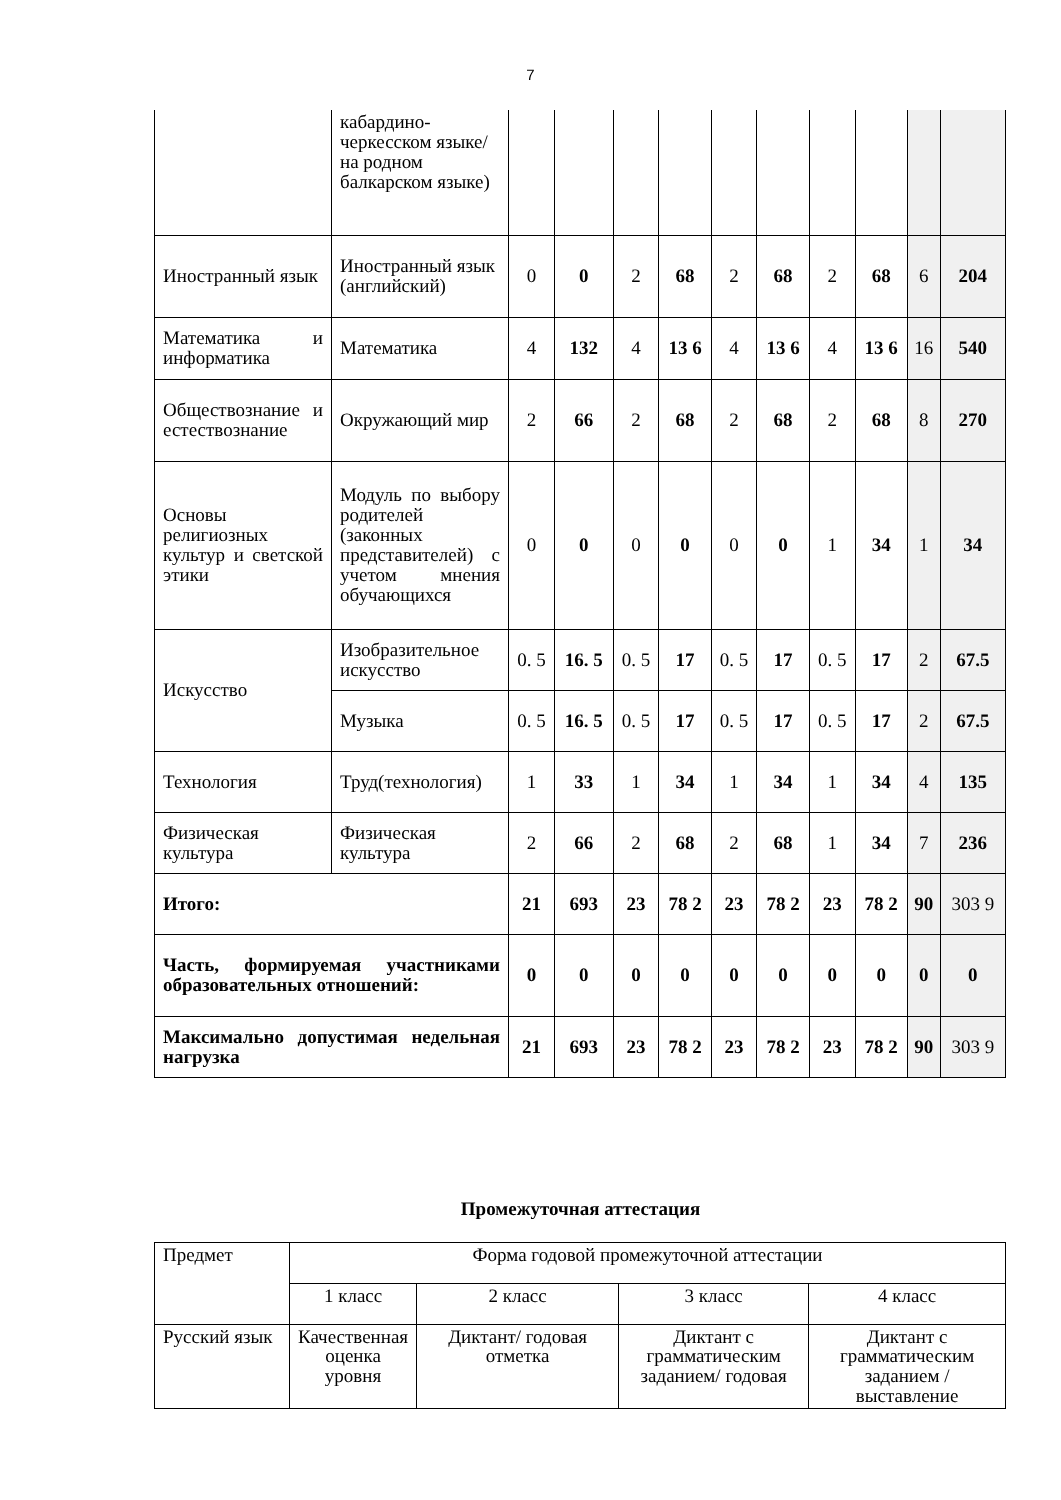7
| | кабардино-черкесском языке/ на родном балкарском языке) | | | | | | | | | | |
| Иностранный язык | Иностранный язык (английский) | 0 | 0 | 2 | 68 | 2 | 68 | 2 | 68 | 6 | 204 |
| Математика и информатика | Математика | 4 | 132 | 4 | 13 6 | 4 | 13 6 | 4 | 13 6 | 16 | 540 |
| Обществознание и естествознание | Окружающий мир | 2 | 66 | 2 | 68 | 2 | 68 | 2 | 68 | 8 | 270 |
| Основы религиозных культур и светской этики | Модуль по выбору родителей (законных представителей) с учетом мнения обучающихся | 0 | 0 | 0 | 0 | 0 | 0 | 1 | 34 | 1 | 34 |
| Искусство | Изобразительное искусство | 0. 5 | 16. 5 | 0. 5 | 17 | 0. 5 | 17 | 0. 5 | 17 | 2 | 67.5 |
| | Музыка | 0. 5 | 16. 5 | 0. 5 | 17 | 0. 5 | 17 | 0. 5 | 17 | 2 | 67.5 |
| Технология | Труд(технология) | 1 | 33 | 1 | 34 | 1 | 34 | 1 | 34 | 4 | 135 |
| Физическая культура | Физическая культура | 2 | 66 | 2 | 68 | 2 | 68 | 1 | 34 | 7 | 236 |
| Итого: | | 21 | 693 | 23 | 78 2 | 23 | 78 2 | 23 | 78 2 | 90 | 303 9 |
| Часть, формируемая участниками образовательных отношений: | | 0 | 0 | 0 | 0 | 0 | 0 | 0 | 0 | 0 | 0 |
| Максимально допустимая недельная нагрузка | | 21 | 693 | 23 | 78 2 | 23 | 78 2 | 23 | 78 2 | 90 | 303 9 |
Промежуточная аттестация
| Предмет | Форма годовой промежуточной аттестации | | | |
| | 1 класс | 2 класс | 3 класс | 4 класс |
| Русский язык | Качественная оценка уровня | Диктант/ годовая отметка | Диктант с грамматическим заданием/ годовая | Диктант с грамматическим заданием /выставление |